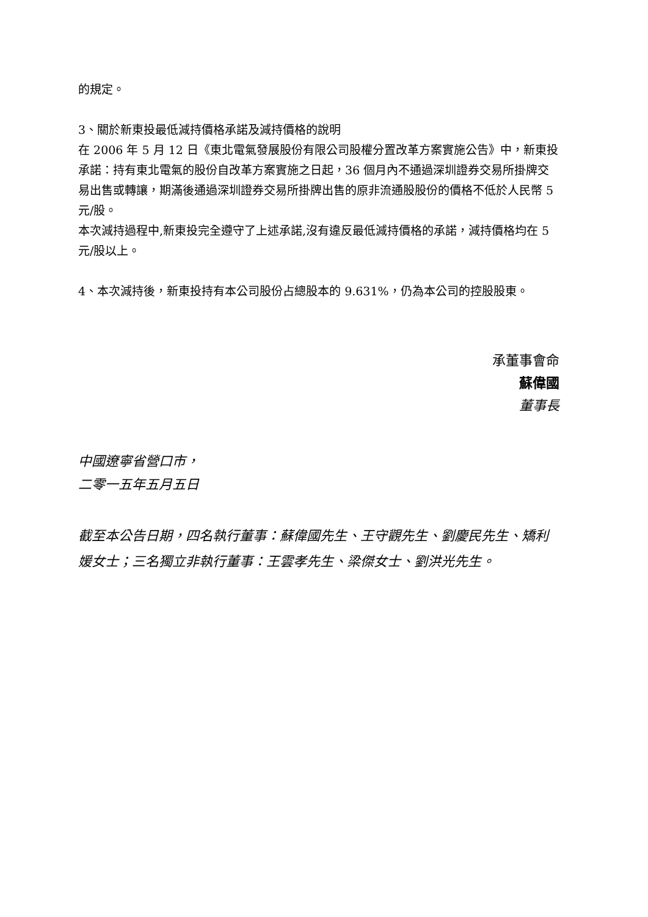的規定。
3、關於新東投最低減持價格承諾及減持價格的說明
在 2006 年 5 月 12 日《東北電氣發展股份有限公司股權分置改革方案實施公告》中，新東投承諾：持有東北電氣的股份自改革方案實施之日起，36 個月內不通過深圳證券交易所掛牌交易出售或轉讓，期滿後通過深圳證券交易所掛牌出售的原非流通股股份的價格不低於人民幣 5 元/股。
本次減持過程中,新東投完全遵守了上述承諾,沒有違反最低減持價格的承諾，減持價格均在 5 元/股以上。
4、本次減持後，新東投持有本公司股份占總股本的 9.631%，仍為本公司的控股股東。
承董事會命
蘇偉國
董事長
中國遼寧省營口市，
二零一五年五月五日
截至本公告日期，四名執行董事：蘇偉國先生、王守觀先生、劉慶民先生、矯利媛女士；三名獨立非執行董事：王雲孝先生、梁傑女士、劉洪光先生。